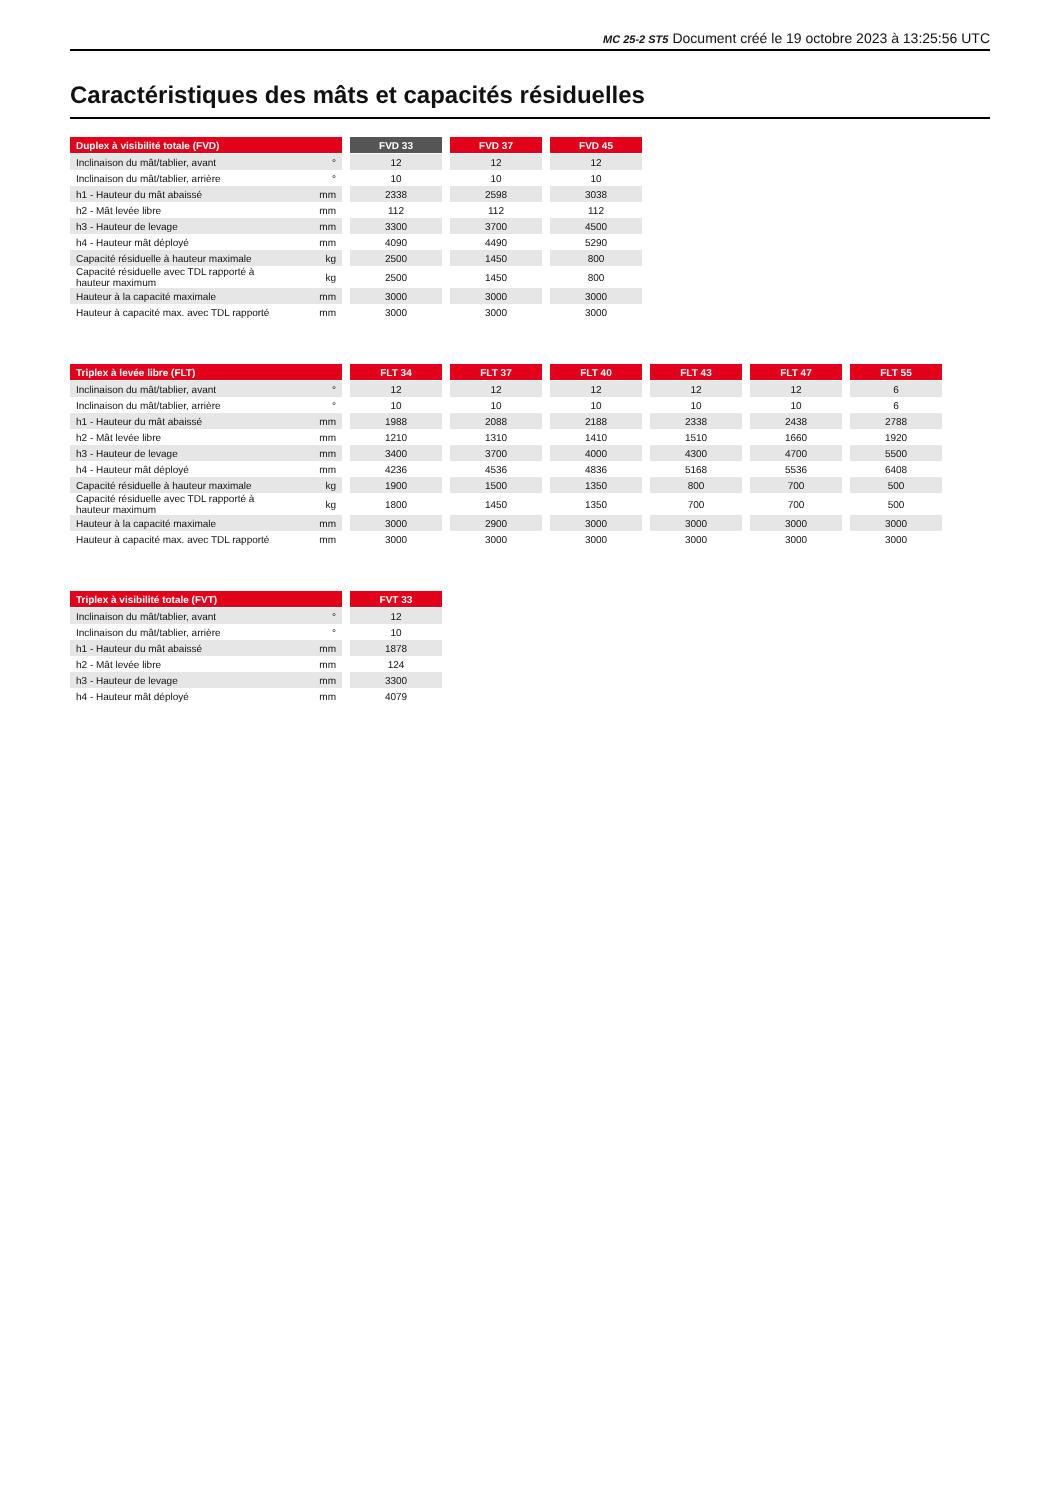MC 25-2 ST5 Document créé le 19 octobre 2023 à 13:25:56 UTC
Caractéristiques des mâts et capacités résiduelles
| Duplex à visibilité totale (FVD) | | | FVD 33 | | FVD 37 | | FVD 45 |
| Inclinaison du mât/tablier, avant | ° | | 12 | | 12 | | 12 |
| Inclinaison du mât/tablier, arrière | ° | | 10 | | 10 | | 10 |
| h1 - Hauteur du mât abaissé | mm | | 2338 | | 2598 | | 3038 |
| h2 - Mât levée libre | mm | | 112 | | 112 | | 112 |
| h3 - Hauteur de levage | mm | | 3300 | | 3700 | | 4500 |
| h4 - Hauteur mât déployé | mm | | 4090 | | 4490 | | 5290 |
| Capacité résiduelle à hauteur maximale | kg | | 2500 | | 1450 | | 800 |
| Capacité résiduelle avec TDL rapporté à hauteur maximum | kg | | 2500 | | 1450 | | 800 |
| Hauteur à la capacité maximale | mm | | 3000 | | 3000 | | 3000 |
| Hauteur à capacité max. avec TDL rapporté | mm | | 3000 | | 3000 | | 3000 |
| Triplex à levée libre (FLT) | | | FLT 34 | | FLT 37 | | FLT 40 | | FLT 43 | | FLT 47 | | FLT 55 |
| Inclinaison du mât/tablier, avant | ° | | 12 | | 12 | | 12 | | 12 | | 12 | | 6 |
| Inclinaison du mât/tablier, arrière | ° | | 10 | | 10 | | 10 | | 10 | | 10 | | 6 |
| h1 - Hauteur du mât abaissé | mm | | 1988 | | 2088 | | 2188 | | 2338 | | 2438 | | 2788 |
| h2 - Mât levée libre | mm | | 1210 | | 1310 | | 1410 | | 1510 | | 1660 | | 1920 |
| h3 - Hauteur de levage | mm | | 3400 | | 3700 | | 4000 | | 4300 | | 4700 | | 5500 |
| h4 - Hauteur mât déployé | mm | | 4236 | | 4536 | | 4836 | | 5168 | | 5536 | | 6408 |
| Capacité résiduelle à hauteur maximale | kg | | 1900 | | 1500 | | 1350 | | 800 | | 700 | | 500 |
| Capacité résiduelle avec TDL rapporté à hauteur maximum | kg | | 1800 | | 1450 | | 1350 | | 700 | | 700 | | 500 |
| Hauteur à la capacité maximale | mm | | 3000 | | 2900 | | 3000 | | 3000 | | 3000 | | 3000 |
| Hauteur à capacité max. avec TDL rapporté | mm | | 3000 | | 3000 | | 3000 | | 3000 | | 3000 | | 3000 |
| Triplex à visibilité totale (FVT) | | | FVT 33 |
| Inclinaison du mât/tablier, avant | ° | | 12 |
| Inclinaison du mât/tablier, arrière | ° | | 10 |
| h1 - Hauteur du mât abaissé | mm | | 1878 |
| h2 - Mât levée libre | mm | | 124 |
| h3 - Hauteur de levage | mm | | 3300 |
| h4 - Hauteur mât déployé | mm | | 4079 |